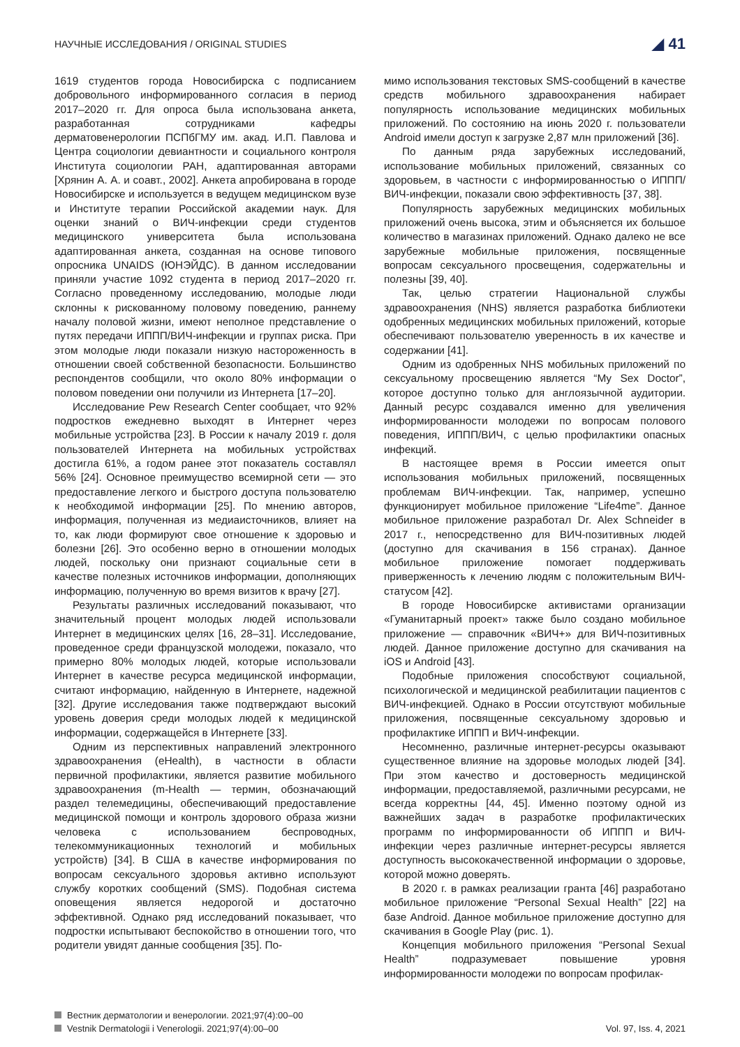НАУЧНЫЕ ИССЛЕДОВАНИЯ / ORIGINAL STUDIES ◢ 41
1619 студентов города Новосибирска с подписанием добровольного информированного согласия в период 2017–2020 гг. Для опроса была использована анкета, разработанная сотрудниками кафедры дерматовенерологии ПСПбГМУ им. акад. И.П. Павлова и Центра социологии девиантности и социального контроля Института социологии РАН, адаптированная авторами [Хрянин А. А. и соавт., 2002]. Анкета апробирована в городе Новосибирске и используется в ведущем медицинском вузе и Институте терапии Российской академии наук. Для оценки знаний о ВИЧ-инфекции среди студентов медицинского университета была использована адаптированная анкета, созданная на основе типового опросника UNAIDS (ЮНЭЙДС). В данном исследовании приняли участие 1092 студента в период 2017–2020 гг. Согласно проведенному исследованию, молодые люди склонны к рискованному половому поведению, раннему началу половой жизни, имеют неполное представление о путях передачи ИППП/ВИЧ-инфекции и группах риска. При этом молодые люди показали низкую настороженность в отношении своей собственной безопасности. Большинство респондентов сообщили, что около 80% информации о половом поведении они получили из Интернета [17–20].
Исследование Pew Research Center сообщает, что 92% подростков ежедневно выходят в Интернет через мобильные устройства [23]. В России к началу 2019 г. доля пользователей Интернета на мобильных устройствах достигла 61%, а годом ранее этот показатель составлял 56% [24]. Основное преимущество всемирной сети — это предоставление легкого и быстрого доступа пользователю к необходимой информации [25]. По мнению авторов, информация, полученная из медиаисточников, влияет на то, как люди формируют свое отношение к здоровью и болезни [26]. Это особенно верно в отношении молодых людей, поскольку они признают социальные сети в качестве полезных источников информации, дополняющих информацию, полученную во время визитов к врачу [27].
Результаты различных исследований показывают, что значительный процент молодых людей использовали Интернет в медицинских целях [16, 28–31]. Исследование, проведенное среди французской молодежи, показало, что примерно 80% молодых людей, которые использовали Интернет в качестве ресурса медицинской информации, считают информацию, найденную в Интернете, надежной [32]. Другие исследования также подтверждают высокий уровень доверия среди молодых людей к медицинской информации, содержащейся в Интернете [33].
Одним из перспективных направлений электронного здравоохранения (eHealth), в частности в области первичной профилактики, является развитие мобильного здравоохранения (m-Health — термин, обозначающий раздел телемедицины, обеспечивающий предоставление медицинской помощи и контроль здорового образа жизни человека с использованием беспроводных, телекоммуникационных технологий и мобильных устройств) [34]. В США в качестве информирования по вопросам сексуального здоровья активно используют службу коротких сообщений (SMS). Подобная система оповещения является недорогой и достаточно эффективной. Однако ряд исследований показывает, что подростки испытывают беспокойство в отношении того, что родители увидят данные сообщения [35]. По-
мимо использования текстовых SMS-сообщений в качестве средств мобильного здравоохранения набирает популярность использование медицинских мобильных приложений. По состоянию на июнь 2020 г. пользователи Android имели доступ к загрузке 2,87 млн приложений [36].
По данным ряда зарубежных исследований, использование мобильных приложений, связанных со здоровьем, в частности с информированностью о ИППП/ВИЧ-инфекции, показали свою эффективность [37, 38].
Популярность зарубежных медицинских мобильных приложений очень высока, этим и объясняется их большое количество в магазинах приложений. Однако далеко не все зарубежные мобильные приложения, посвященные вопросам сексуального просвещения, содержательны и полезны [39, 40].
Так, целью стратегии Национальной службы здравоохранения (NHS) является разработка библиотеки одобренных медицинских мобильных приложений, которые обеспечивают пользователю уверенность в их качестве и содержании [41].
Одним из одобренных NHS мобильных приложений по сексуальному просвещению является “My Sex Doctor”, которое доступно только для англоязычной аудитории. Данный ресурс создавался именно для увеличения информированности молодежи по вопросам полового поведения, ИППП/ВИЧ, с целью профилактики опасных инфекций.
В настоящее время в России имеется опыт использования мобильных приложений, посвященных проблемам ВИЧ-инфекции. Так, например, успешно функционирует мобильное приложение “Life4me”. Данное мобильное приложение разработал Dr. Alex Schneider в 2017 г., непосредственно для ВИЧ-позитивных людей (доступно для скачивания в 156 странах). Данное мобильное приложение помогает поддерживать приверженность к лечению людям с положительным ВИЧ-статусом [42].
В городе Новосибирске активистами организации «Гуманитарный проект» также было создано мобильное приложение — справочник «ВИЧ+» для ВИЧ-позитивных людей. Данное приложение доступно для скачивания на iOS и Android [43].
Подобные приложения способствуют социальной, психологической и медицинской реабилитации пациентов с ВИЧ-инфекцией. Однако в России отсутствуют мобильные приложения, посвященные сексуальному здоровью и профилактике ИППП и ВИЧ-инфекции.
Несомненно, различные интернет-ресурсы оказывают существенное влияние на здоровье молодых людей [34]. При этом качество и достоверность медицинской информации, предоставляемой, различными ресурсами, не всегда корректны [44, 45]. Именно поэтому одной из важнейших задач в разработке профилактических программ по информированности об ИППП и ВИЧ-инфекции через различные интернет-ресурсы является доступность высококачественной информации о здоровье, которой можно доверять.
В 2020 г. в рамках реализации гранта [46] разработано мобильное приложение “Personal Sexual Health” [22] на базе Android. Данное мобильное приложение доступно для скачивания в Google Play (рис. 1).
Концепция мобильного приложения “Personal Sexual Health” подразумевает повышение уровня информированности молодежи по вопросам профилак-
Вестник дерматологии и венерологии. 2021;97(4):00–00
Vestnik Dermatologii i Venerologii. 2021;97(4):00–00 Vol. 97, Iss. 4, 2021